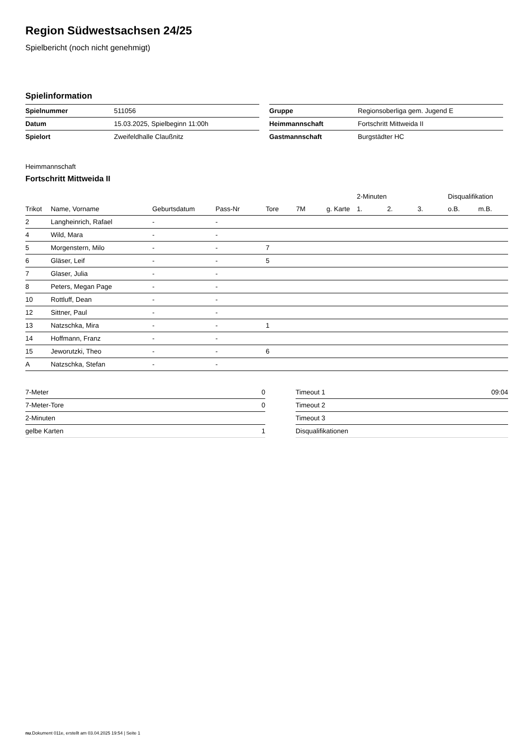Region Südwestsachsen 24/25
Spielbericht (noch nicht genehmigt)
Spielinformation
| Spielnummer | 511056 |
| Datum | 15.03.2025, Spielbeginn 11:00h |
| Spielort | Zweifeldhalle Claußnitz |
| Gruppe | Regionsoberliga gem. Jugend E |
| Heimmannschaft | Fortschritt Mittweida II |
| Gastmannschaft | Burgstädter HC |
Heimmannschaft
Fortschritt Mittweida II
| | | | | | | | 2-Minuten | | | Disqualifikation | |
| --- | --- | --- | --- | --- | --- | --- | --- | --- | --- | --- | --- |
| Trikot | Name, Vorname | Geburtsdatum | Pass-Nr | Tore | 7M | g. Karte | 1. | 2. | 3. | o.B. | m.B. |
| 2 | Langheinrich, Rafael | - | - | | | | | | | | |
| 4 | Wild, Mara | - | - | | | | | | | | |
| 5 | Morgenstern, Milo | - | - | 7 | | | | | | | |
| 6 | Gläser, Leif | - | - | 5 | | | | | | | |
| 7 | Glaser, Julia | - | - | | | | | | | | |
| 8 | Peters, Megan Page | - | - | | | | | | | | |
| 10 | Rottluff, Dean | - | - | | | | | | | | |
| 12 | Sittner, Paul | - | - | | | | | | | | |
| 13 | Natzschka, Mira | - | - | 1 | | | | | | | |
| 14 | Hoffmann, Franz | - | - | | | | | | | | |
| 15 | Jeworutzki, Theo | - | - | 6 | | | | | | | |
| A | Natzschka, Stefan | - | - | | | | | | | | |
| 7-Meter | 0 |
| 7-Meter-Tore | 0 |
| 2-Minuten | |
| gelbe Karten | 1 |
| Timeout 1 | 09:04 |
| Timeout 2 | |
| Timeout 3 | |
| Disqualifikationen | |
nu.Dokument 011e, erstellt am 03.04.2025 19:54 | Seite 1